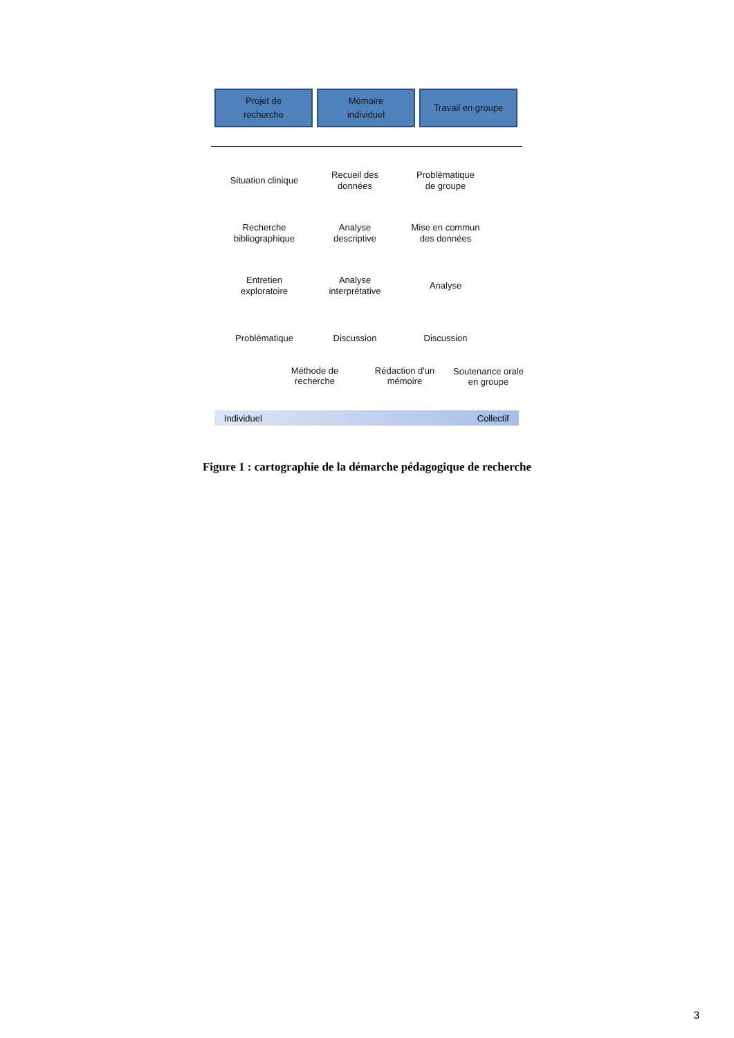Projet de
recherche
Mémoire
individuel
Travail en groupe
Situation clinique
Recherche
bibliographique
Entretien
exploratoire
Problèmatique
Recueil des
données
Analyse
descriptive
Analyse
interprétative
Discussion
Problèmatique
de groupe
Mise en commun
des données
Analyse
Discussion
Méthode de
recherche
Rédaction d'un
mémoire
Soutenance orale
en groupe
Individuel Collectif
Figure 1 : cartographie de la démarche pédagogique de recherche
3